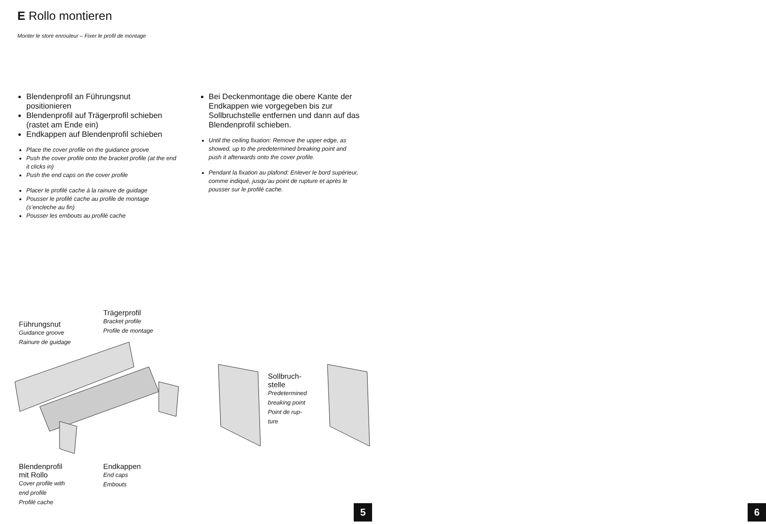E Rollo montieren
Monter le store enrouleur – Fixer le profil de montage
Blendenprofil an Führungsnut positionieren
Blendenprofil auf Trägerprofil schieben (rastet am Ende ein)
Endkappen auf Blendenprofil schieben
Place the cover profile on the guidance groove
Push the cover profile onto the bracket profile (at the end it clicks in)
Push the end caps on the cover profile
Placer le profilé cache à la rainure de guidage
Pousser le profilé cache au profile de montage (s’encleche au fin)
Pousser les embouts au profilé cache
Bei Deckenmontage die obere Kante der Endkappen wie vorgegeben bis zur Sollbruchstelle entfernen und dann auf das Blendenprofil schieben.
Until the ceiling fixation: Remove the upper edge, as showed, up to the predetermined breaking point and push it afterwards onto the cover profile.
Pendant la fixation au plafond: Enlever le bord supérieur, comme indiqué, jusqu’au point de rupture et après le pousser sur le profilé cache.
Trägerprofil
Bracket profile
Profile de montage
Führungsnut
Guidance groove
Rainure de guidage
Sollbruch-
stelle
Predetermined
breaking point
Point de rup-
ture
Blendenprofil
mit Rollo
Cover profile with
end profile
Profilé cache
Endkappen
End caps
Embouts
5
6